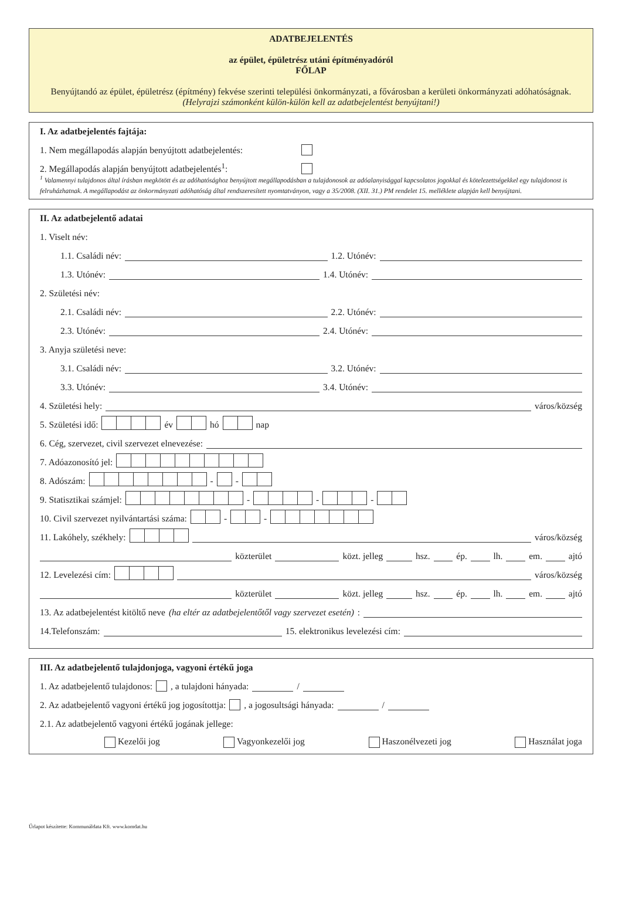ADATBEJELENTÉS
az épület, épületrész utáni építményadóról
FŐLAP
Benyújtandó az épület, épületrész (építmény) fekvése szerinti települési önkormányzati, a fővárosban a kerületi önkormányzati adóhatóságnak.
(Helyrajzi számonként külön-külön kell az adatbejelentést benyújtani!)
I. Az adatbejelentés fajtája:
1. Nem megállapodás alapján benyújtott adatbejelentés:
2. Megállapodás alapján benyújtott adatbejelentés<sup>1</sup>:
<sup>1</sup> Valamennyi tulajdonos által írásban megkötött és az adóhatósághoz benyújtott megállapodásban a tulajdonosok az adóalanyisággal kapcsolatos jogokkal és kötelezettségekkel egy tulajdonost is felruházhatnak. A megállapodást az önkormányzati adóhatóság által rendszeresített nyomtatványon, vagy a 35/2008. (XII. 31.) PM rendelet 15. melléklete alapján kell benyújtani.
II. Az adatbejelentő adatai
1. Viselt név:
1.1. Családi név: 1.2. Utónév:
1.3. Utónév: 1.4. Utónév:
2. Születési név:
2.1. Családi név: 2.2. Utónév:
2.3. Utónév: 2.4. Utónév:
3. Anyja születési neve:
3.1. Családi név: 3.2. Utónév:
3.3. Utónév: 3.4. Utónév:
4. Születési hely: város/község
5. Születési idő: év hó nap
6. Cég, szervezet, civil szervezet elnevezése:
7. Adóazonosító jel:
8. Adószám: - -
9. Statisztikai számjel: - - -
10. Civil szervezet nyilvántartási száma: - -
11. Lakóhely, székhely: város/község
közterület közt. jelleg hsz. ép. lh. em. ajtó
12. Levelezési cím: város/község
közterület közt. jelleg hsz. ép. lh. em. ajtó
13. Az adatbejelentést kitöltő neve (ha eltér az adatbejelentőtől vagy szervezet esetén):
14.Telefonszám: 15. elektronikus levelezési cím:
III. Az adatbejelentő tulajdonjoga, vagyoni értékű joga
1. Az adatbejelentő tulajdonos: , a tulajdoni hányada: /
2. Az adatbejelentő vagyoni értékű jog jogosítottja: , a jogosultsági hányada: /
2.1. Az adatbejelentő vagyoni értékű jogának jellege:
Kezelői jog Vagyonkezelői jog Haszonélvezeti jog Használat joga
Űrlapot készítette: Kommunáldata Kft. www.komdat.hu